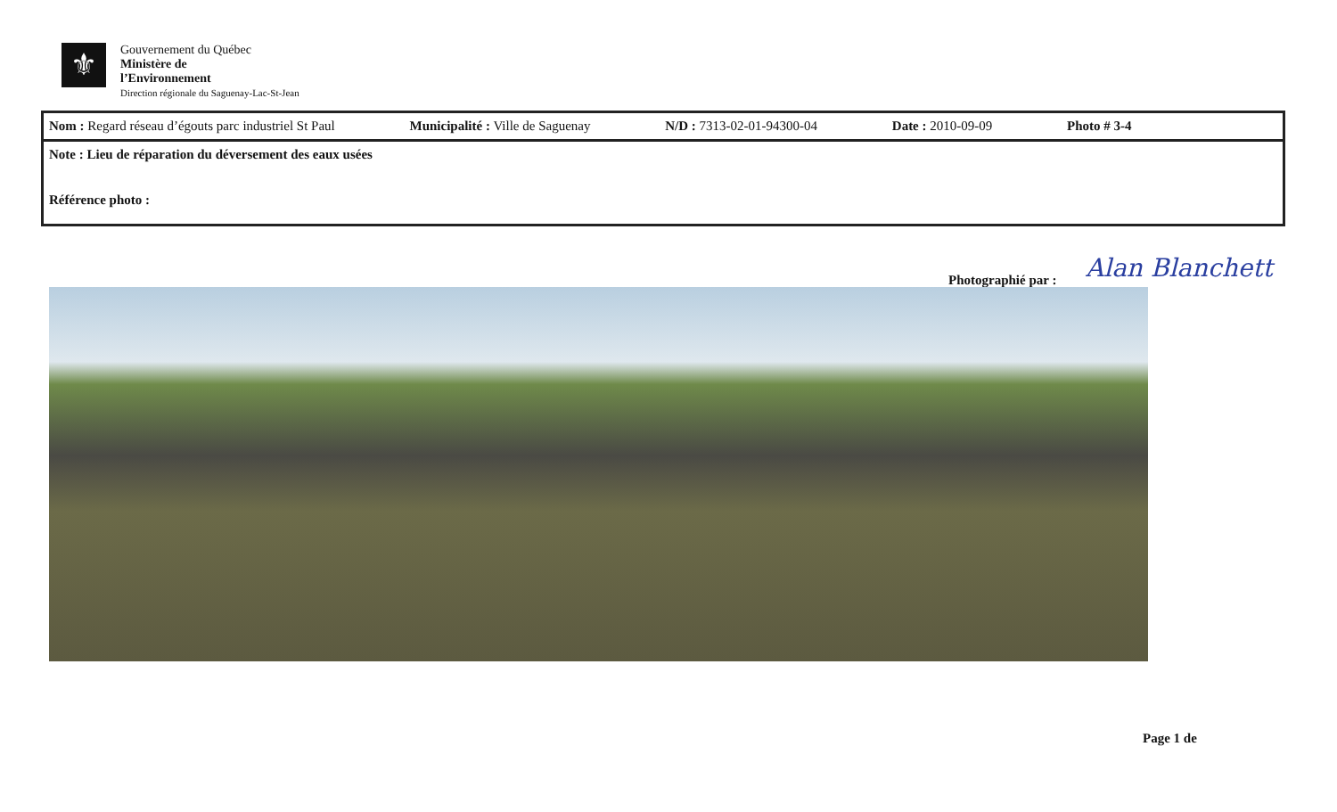⚜
Gouvernement du Québec
Ministère de
l’Environnement
Direction régionale du Saguenay-Lac-St-Jean
| Nom : Regard réseau d’égouts parc industriel St Paul Municipalité : Ville de Saguenay N/D : 7313-02-01-94300-04 Date : 2010-09-09 Photo # 3-4 |
| Note : Lieu de réparation du déversement des eaux usées Référence photo : |
Photographié par : Alan Blanchett
Page 1 de